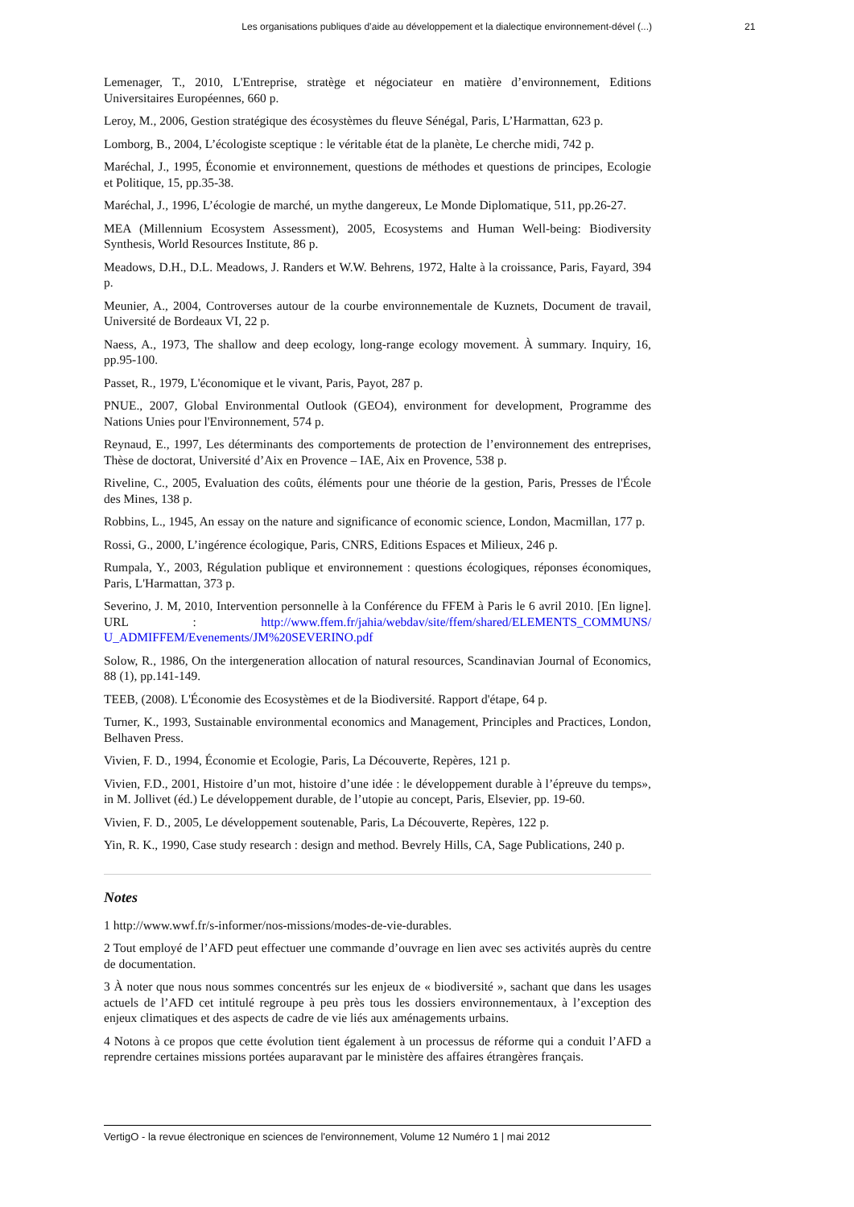Les organisations publiques d’aide au développement et la dialectique environnement-dével (...) 21
Lemenager, T., 2010, L'Entreprise, stratège et négociateur en matière d’environnement, Editions Universitaires Européennes, 660 p.
Leroy, M., 2006, Gestion stratégique des écosystèmes du fleuve Sénégal, Paris, L’Harmattan, 623 p.
Lomborg, B., 2004, L’écologiste sceptique : le véritable état de la planète, Le cherche midi, 742 p.
Maréchal, J., 1995, Économie et environnement, questions de méthodes et questions de principes, Ecologie et Politique, 15, pp.35-38.
Maréchal, J., 1996, L’écologie de marché, un mythe dangereux, Le Monde Diplomatique, 511, pp.26-27.
MEA (Millennium Ecosystem Assessment), 2005, Ecosystems and Human Well-being: Biodiversity Synthesis, World Resources Institute, 86 p.
Meadows, D.H., D.L. Meadows, J. Randers et W.W. Behrens, 1972, Halte à la croissance, Paris, Fayard, 394 p.
Meunier, A., 2004, Controverses autour de la courbe environnementale de Kuznets, Document de travail, Université de Bordeaux VI, 22 p.
Naess, A., 1973, The shallow and deep ecology, long-range ecology movement. À summary. Inquiry, 16, pp.95-100.
Passet, R., 1979, L'économique et le vivant, Paris, Payot, 287 p.
PNUE., 2007, Global Environmental Outlook (GEO4), environment for development, Programme des Nations Unies pour l'Environnement, 574 p.
Reynaud, E., 1997, Les déterminants des comportements de protection de l’environnement des entreprises, Thèse de doctorat, Université d’Aix en Provence – IAE, Aix en Provence, 538 p.
Riveline, C., 2005, Evaluation des coûts, éléments pour une théorie de la gestion, Paris, Presses de l'École des Mines, 138 p.
Robbins, L., 1945, An essay on the nature and significance of economic science, London, Macmillan, 177 p.
Rossi, G., 2000, L’ingérence écologique, Paris, CNRS, Editions Espaces et Milieux, 246 p.
Rumpala, Y., 2003, Régulation publique et environnement : questions écologiques, réponses économiques, Paris, L'Harmattan, 373 p.
Severino, J. M, 2010, Intervention personnelle à la Conférence du FFEM à Paris le 6 avril 2010. [En ligne]. URL : http://www.ffem.fr/jahia/webdav/site/ffem/shared/ELEMENTS_COMMUNS/ U_ADMIFFEM/Evenements/JM%20SEVERINO.pdf
Solow, R., 1986, On the intergeneration allocation of natural resources, Scandinavian Journal of Economics, 88 (1), pp.141-149.
TEEB, (2008). L'Économie des Ecosystèmes et de la Biodiversité. Rapport d'étape, 64 p.
Turner, K., 1993, Sustainable environmental economics and Management, Principles and Practices, London, Belhaven Press.
Vivien, F. D., 1994, Économie et Ecologie, Paris, La Découverte, Repères, 121 p.
Vivien, F.D., 2001, Histoire d’un mot, histoire d’une idée : le développement durable à l’épreuve du temps», in M. Jollivet (éd.) Le développement durable, de l’utopie au concept, Paris, Elsevier, pp. 19-60.
Vivien, F. D., 2005, Le développement soutenable, Paris, La Découverte, Repères, 122 p.
Yin, R. K., 1990, Case study research : design and method. Bevrely Hills, CA, Sage Publications, 240 p.
Notes
1 http://www.wwf.fr/s-informer/nos-missions/modes-de-vie-durables.
2 Tout employé de l’AFD peut effectuer une commande d’ouvrage en lien avec ses activités auprès du centre de documentation.
3 À noter que nous nous sommes concentrés sur les enjeux de « biodiversité », sachant que dans les usages actuels de l’AFD cet intitulé regroupe à peu près tous les dossiers environnementaux, à l’exception des enjeux climatiques et des aspects de cadre de vie liés aux aménagements urbains.
4 Notons à ce propos que cette évolution tient également à un processus de réforme qui a conduit l’AFD a reprendre certaines missions portées auparavant par le ministère des affaires étrangères français.
VertigO - la revue électronique en sciences de l'environnement, Volume 12 Numéro 1 | mai 2012